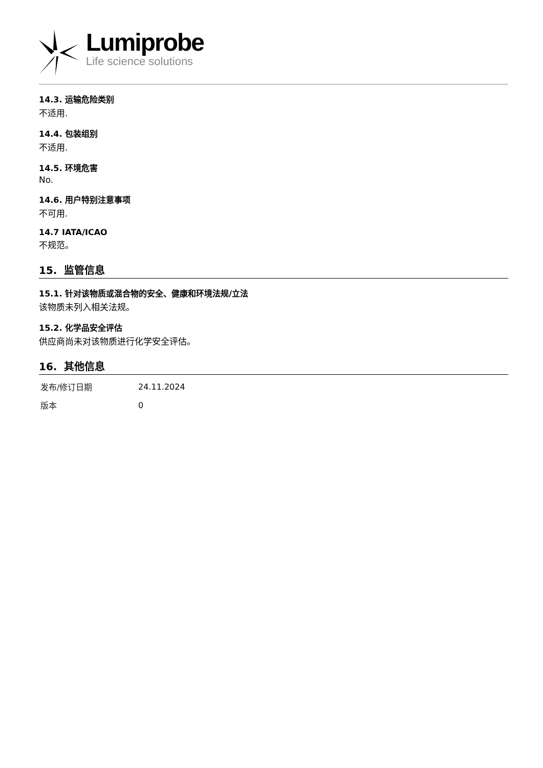Lumiprobe
Life science solutions
14.3. 运输危险类别
不适用.
14.4. 包装组别
不适用.
14.5. 环境危害
No.
14.6. 用户特别注意事项
不可用.
14.7 IATA/ICAO
不规范。
15. 监管信息
15.1. 针对该物质或混合物的安全、健康和环境法规/立法
该物质未列入相关法规。
15.2. 化学品安全评估
供应商尚未对该物质进行化学安全评估。
16. 其他信息
| 发布/修订日期 | 24.11.2024 |
| 版本 | 0 |